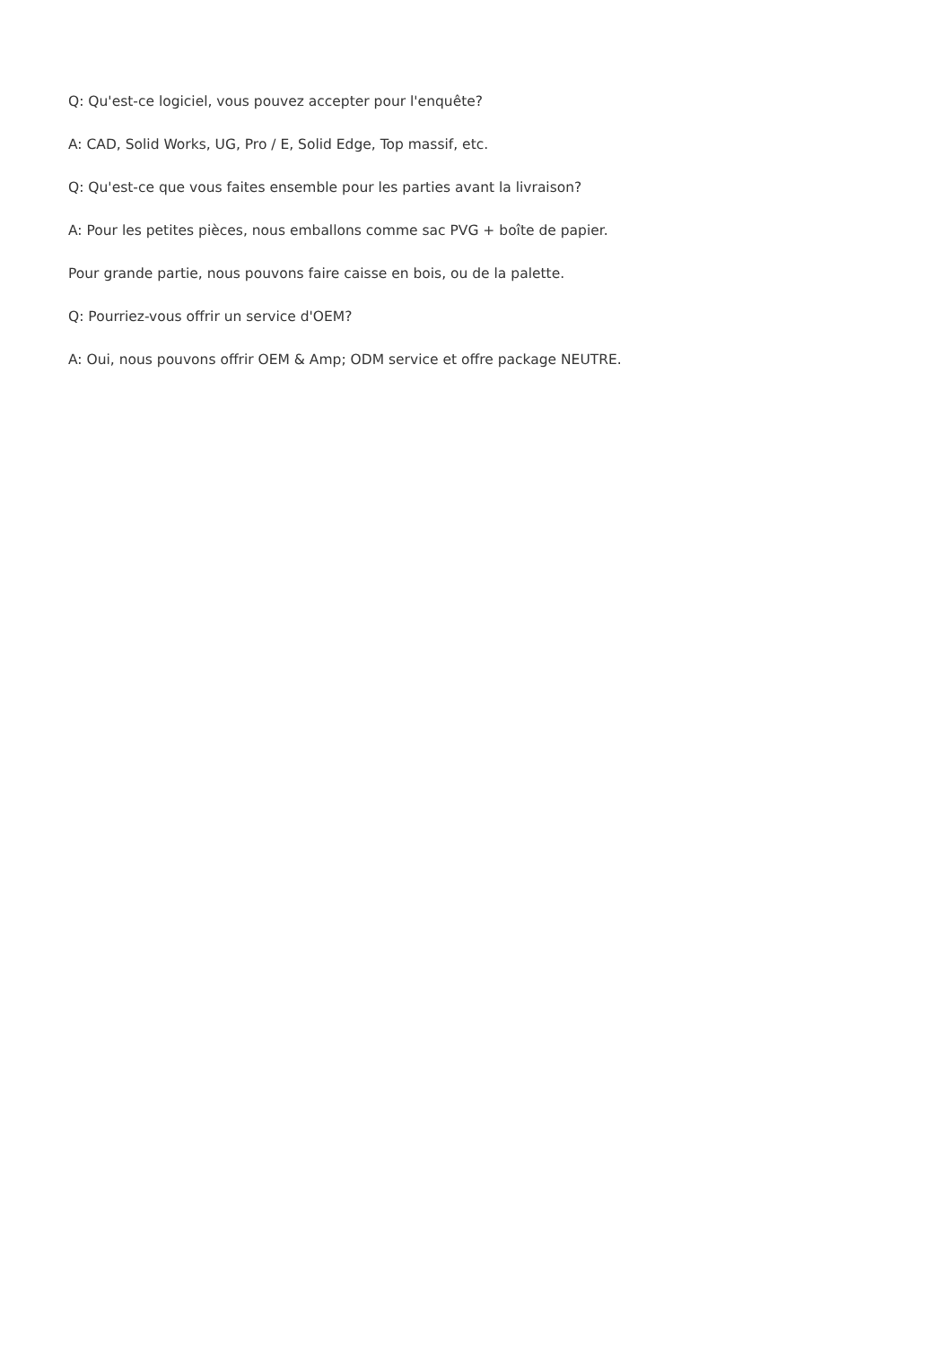Q: Qu'est-ce logiciel, vous pouvez accepter pour l'enquête?
A: CAD, Solid Works, UG, Pro / E, Solid Edge, Top massif, etc.
Q: Qu'est-ce que vous faites ensemble pour les parties avant la livraison?
A: Pour les petites pièces, nous emballons comme sac PVG + boîte de papier.
Pour grande partie, nous pouvons faire caisse en bois, ou de la palette.
Q: Pourriez-vous offrir un service d'OEM?
A: Oui, nous pouvons offrir OEM & Amp; ODM service et offre package NEUTRE.